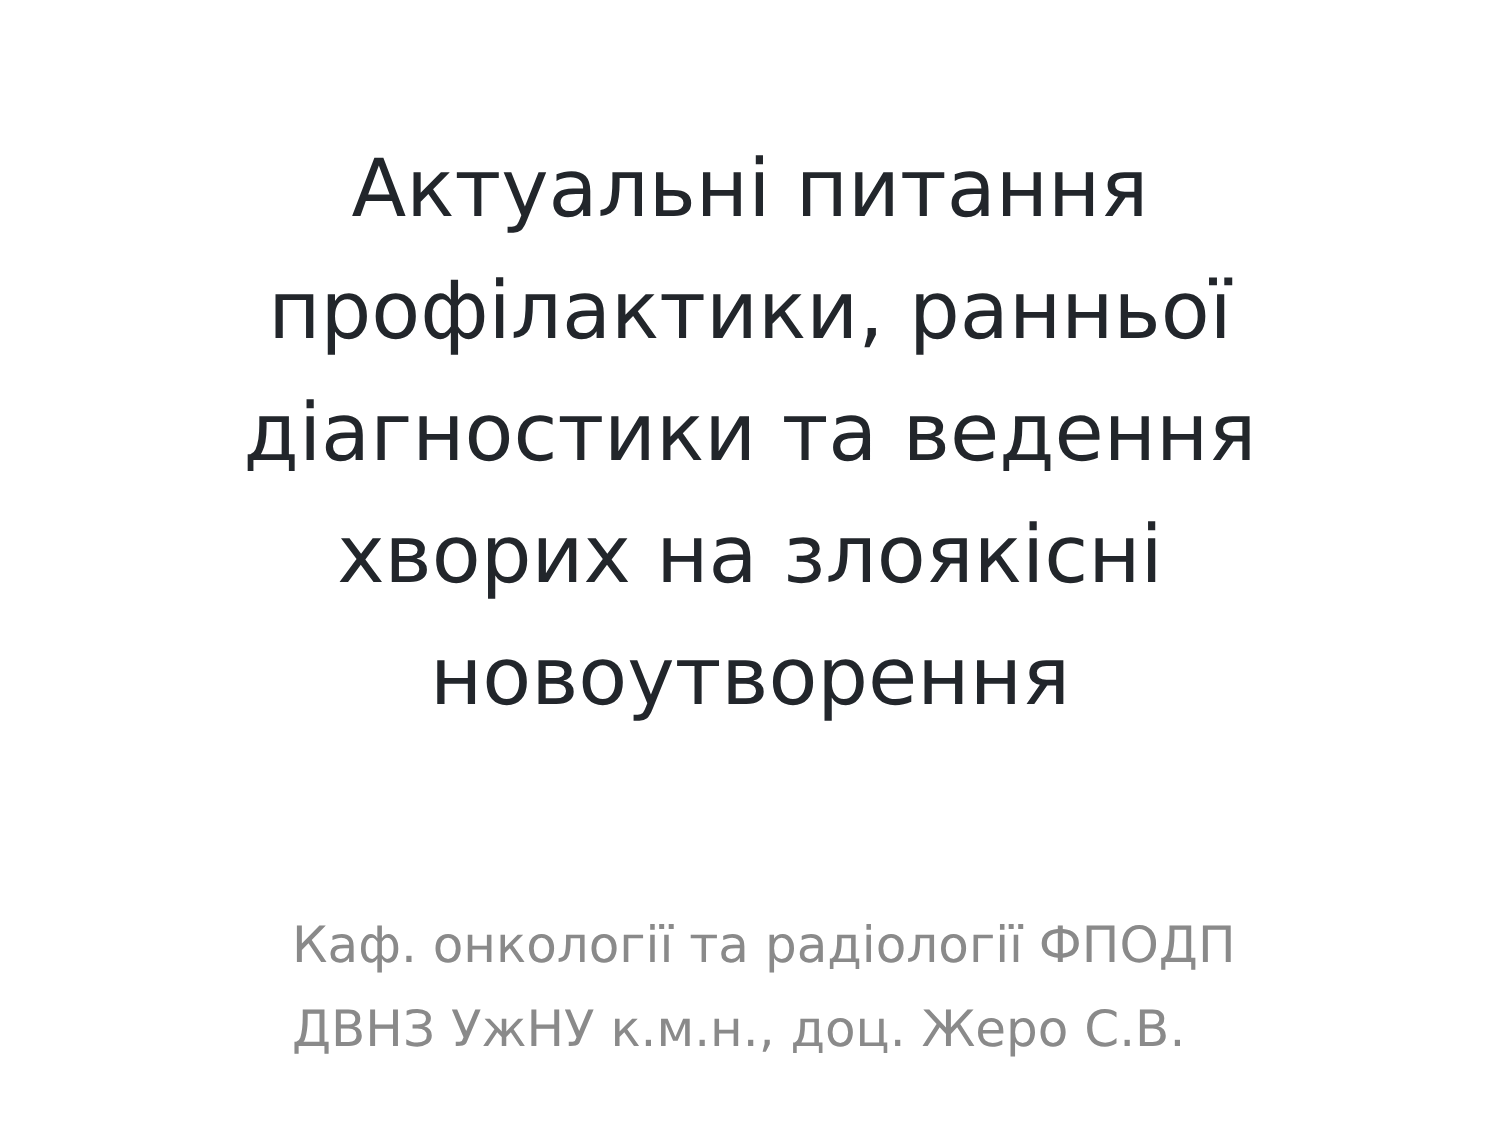Актуальні питання
профілактики, ранньої
діагностики та ведення
хворих на злоякісні
новоутворення
Каф. онкології та радіології ФПОДП
ДВНЗ УжНУ к.м.н., доц. Жеро С.В.